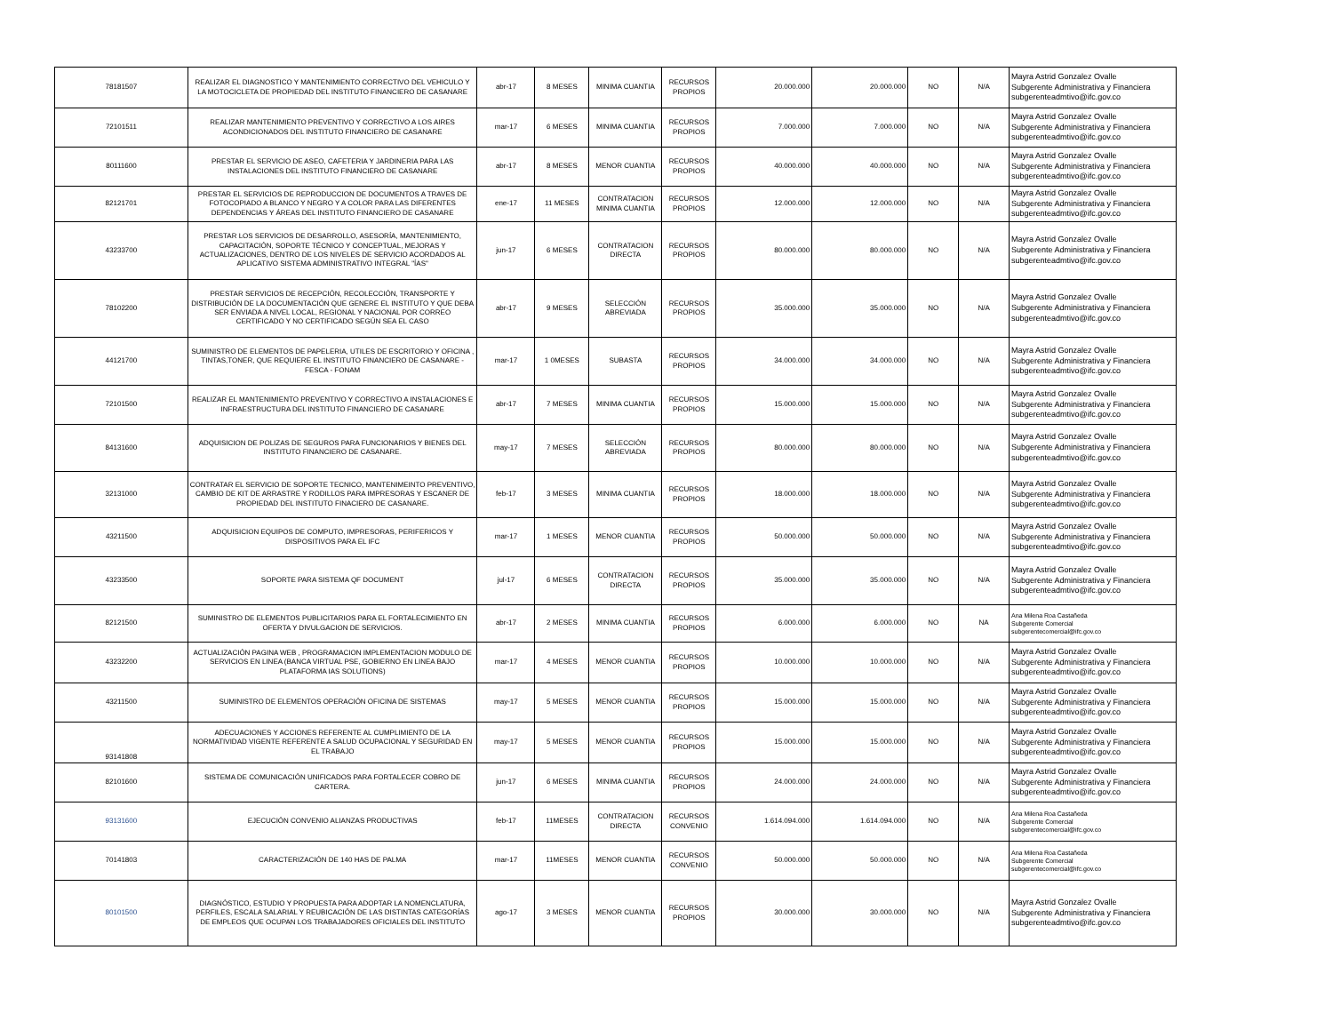| 78181507 | REALIZAR EL DIAGNOSTICO Y MANTENIMIENTO CORRECTIVO DEL VEHICULO Y LA MOTOCICLETA DE PROPIEDAD DEL INSTITUTO FINANCIERO DE CASANARE | abr-17 | 8 MESES | MINIMA CUANTIA | RECURSOS PROPIOS | 20.000.000 | 20.000.000 | NO | N/A | Mayra Astrid Gonzalez Ovalle Subgerente Administrativa y Financiera subgerenteadmtivo@ifc.gov.co |
| 72101511 | REALIZAR MANTENIMIENTO PREVENTIVO Y CORRECTIVO A LOS AIRES ACONDICIONADOS DEL INSTITUTO FINANCIERO DE CASANARE | mar-17 | 6 MESES | MINIMA CUANTIA | RECURSOS PROPIOS | 7.000.000 | 7.000.000 | NO | N/A | Mayra Astrid Gonzalez Ovalle Subgerente Administrativa y Financiera subgerenteadmtivo@ifc.gov.co |
| 80111600 | PRESTAR EL SERVICIO DE ASEO, CAFETERIA Y JARDINERIA PARA LAS INSTALACIONES DEL INSTITUTO FINANCIERO DE CASANARE | abr-17 | 8 MESES | MENOR CUANTIA | RECURSOS PROPIOS | 40.000.000 | 40.000.000 | NO | N/A | Mayra Astrid Gonzalez Ovalle Subgerente Administrativa y Financiera subgerenteadmtivo@ifc.gov.co |
| 82121701 | PRESTAR EL SERVICIOS DE REPRODUCCION DE DOCUMENTOS A TRAVES DE FOTOCOPIADO A BLANCO Y NEGRO Y A COLOR PARA LAS DIFERENTES DEPENDENCIAS Y ÁREAS DEL INSTITUTO FINANCIERO DE CASANARE | ene-17 | 11 MESES | CONTRATACION MINIMA CUANTIA | RECURSOS PROPIOS | 12.000.000 | 12.000.000 | NO | N/A | Mayra Astrid Gonzalez Ovalle Subgerente Administrativa y Financiera subgerenteadmtivo@ifc.gov.co |
| 43233700 | PRESTAR LOS SERVICIOS DE DESARROLLO, ASESORÍA, MANTENIMIENTO, CAPACITACIÓN, SOPORTE TÉCNICO Y CONCEPTUAL, MEJORAS Y ACTUALIZACIONES, DENTRO DE LOS NIVELES DE SERVICIO ACORDADOS AL APLICATIVO SISTEMA ADMINISTRATIVO INTEGRAL "ÍAS" | jun-17 | 6 MESES | CONTRATACION DIRECTA | RECURSOS PROPIOS | 80.000.000 | 80.000.000 | NO | N/A | Mayra Astrid Gonzalez Ovalle Subgerente Administrativa y Financiera subgerenteadmtivo@ifc.gov.co |
| 78102200 | PRESTAR SERVICIOS DE RECEPCIÓN, RECOLECCIÓN, TRANSPORTE Y DISTRIBUCIÓN DE LA DOCUMENTACIÓN QUE GENERE EL INSTITUTO Y QUE DEBA SER ENVIADA A NIVEL LOCAL, REGIONAL Y NACIONAL POR CORREO CERTIFICADO Y NO CERTIFICADO SEGÚN SEA EL CASO | abr-17 | 9 MESES | SELECCIÓN ABREVIADA | RECURSOS PROPIOS | 35.000.000 | 35.000.000 | NO | N/A | Mayra Astrid Gonzalez Ovalle Subgerente Administrativa y Financiera subgerenteadmtivo@ifc.gov.co |
| 44121700 | SUMINISTRO DE ELEMENTOS DE PAPELERIA, UTILES DE ESCRITORIO Y OFICINA , TINTAS,TONER, QUE REQUIERE EL INSTITUTO FINANCIERO DE CASANARE - FESCA - FONAM | mar-17 | 1 0MESES | SUBASTA | RECURSOS PROPIOS | 34.000.000 | 34.000.000 | NO | N/A | Mayra Astrid Gonzalez Ovalle Subgerente Administrativa y Financiera subgerenteadmtivo@ifc.gov.co |
| 72101500 | REALIZAR EL MANTENIMIENTO PREVENTIVO Y CORRECTIVO A INSTALACIONES E INFRAESTRUCTURA DEL INSTITUTO FINANCIERO DE CASANARE | abr-17 | 7 MESES | MINIMA CUANTIA | RECURSOS PROPIOS | 15.000.000 | 15.000.000 | NO | N/A | Mayra Astrid Gonzalez Ovalle Subgerente Administrativa y Financiera subgerenteadmtivo@ifc.gov.co |
| 84131600 | ADQUISICION DE POLIZAS DE SEGUROS PARA FUNCIONARIOS Y BIENES DEL INSTITUTO FINANCIERO DE CASANARE. | may-17 | 7 MESES | SELECCIÓN ABREVIADA | RECURSOS PROPIOS | 80.000.000 | 80.000.000 | NO | N/A | Mayra Astrid Gonzalez Ovalle Subgerente Administrativa y Financiera subgerenteadmtivo@ifc.gov.co |
| 32131000 | CONTRATAR EL SERVICIO DE SOPORTE TECNICO, MANTENIMEINTO PREVENTIVO, CAMBIO DE KIT DE ARRASTRE Y RODILLOS PARA IMPRESORAS Y ESCANER DE PROPIEDAD DEL INSTITUTO FINACIERO DE CASANARE. | feb-17 | 3 MESES | MINIMA CUANTIA | RECURSOS PROPIOS | 18.000.000 | 18.000.000 | NO | N/A | Mayra Astrid Gonzalez Ovalle Subgerente Administrativa y Financiera subgerenteadmtivo@ifc.gov.co |
| 43211500 | ADQUISICION EQUIPOS DE COMPUTO, IMPRESORAS, PERIFERICOS Y DISPOSITIVOS PARA EL IFC | mar-17 | 1 MESES | MENOR CUANTIA | RECURSOS PROPIOS | 50.000.000 | 50.000.000 | NO | N/A | Mayra Astrid Gonzalez Ovalle Subgerente Administrativa y Financiera subgerenteadmtivo@ifc.gov.co |
| 43233500 | SOPORTE PARA SISTEMA QF DOCUMENT | jul-17 | 6 MESES | CONTRATACION DIRECTA | RECURSOS PROPIOS | 35.000.000 | 35.000.000 | NO | N/A | Mayra Astrid Gonzalez Ovalle Subgerente Administrativa y Financiera subgerenteadmtivo@ifc.gov.co |
| 82121500 | SUMINISTRO DE ELEMENTOS PUBLICITARIOS PARA EL FORTALECIMIENTO EN OFERTA Y DIVULGACION DE SERVICIOS. | abr-17 | 2 MESES | MINIMA CUANTIA | RECURSOS PROPIOS | 6.000.000 | 6.000.000 | NO | NA | Ana Milena Roa Castañeda Subgerente Comercial subgerentecomercial@ifc.gov.co |
| 43232200 | ACTUALIZACIÓN PAGINA WEB , PROGRAMACION IMPLEMENTACION MODULO DE SERVICIOS EN LINEA (BANCA VIRTUAL PSE, GOBIERNO EN LINEA BAJO PLATAFORMA IAS SOLUTIONS) | mar-17 | 4 MESES | MENOR CUANTIA | RECURSOS PROPIOS | 10.000.000 | 10.000.000 | NO | N/A | Mayra Astrid Gonzalez Ovalle Subgerente Administrativa y Financiera subgerenteadmtivo@ifc.gov.co |
| 43211500 | SUMINISTRO DE ELEMENTOS OPERACIÓN OFICINA DE SISTEMAS | may-17 | 5 MESES | MENOR CUANTIA | RECURSOS PROPIOS | 15.000.000 | 15.000.000 | NO | N/A | Mayra Astrid Gonzalez Ovalle Subgerente Administrativa y Financiera subgerenteadmtivo@ifc.gov.co |
| 93141808 | ADECUACIONES Y ACCIONES REFERENTE AL CUMPLIMIENTO DE LA NORMATIVIDAD VIGENTE REFERENTE A SALUD OCUPACIONAL Y SEGURIDAD EN EL TRABAJO | may-17 | 5 MESES | MENOR CUANTIA | RECURSOS PROPIOS | 15.000.000 | 15.000.000 | NO | N/A | Mayra Astrid Gonzalez Ovalle Subgerente Administrativa y Financiera subgerenteadmtivo@ifc.gov.co |
| 82101600 | SISTEMA DE COMUNICACIÓN UNIFICADOS PARA FORTALECER COBRO DE CARTERA. | jun-17 | 6 MESES | MINIMA CUANTIA | RECURSOS PROPIOS | 24.000.000 | 24.000.000 | NO | N/A | Mayra Astrid Gonzalez Ovalle Subgerente Administrativa y Financiera subgerenteadmtivo@ifc.gov.co |
| 93131600 | EJECUCIÓN CONVENIO ALIANZAS PRODUCTIVAS | feb-17 | 11MESES | CONTRATACION DIRECTA | RECURSOS CONVENIO | 1.614.094.000 | 1.614.094.000 | NO | N/A | Ana Milena Roa Castañeda Subgerente Comercial subgerentecomercial@ifc.gov.co |
| 70141803 | CARACTERIZACIÓN DE 140 HAS DE PALMA | mar-17 | 11MESES | MENOR CUANTIA | RECURSOS CONVENIO | 50.000.000 | 50.000.000 | NO | N/A | Ana Milena Roa Castañeda Subgerente Comercial subgerentecomercial@ifc.gov.co |
| 80101500 | DIAGNÓSTICO, ESTUDIO Y PROPUESTA PARA ADOPTAR LA NOMENCLATURA, PERFILES, ESCALA SALARIAL Y REUBICACIÓN DE LAS DISTINTAS CATEGORÍAS DE EMPLEOS QUE OCUPAN LOS TRABAJADORES OFICIALES DEL INSTITUTO | ago-17 | 3 MESES | MENOR CUANTIA | RECURSOS PROPIOS | 30.000.000 | 30.000.000 | NO | N/A | Mayra Astrid Gonzalez Ovalle Subgerente Administrativa y Financiera subgerenteadmtivo@ifc.gov.co |